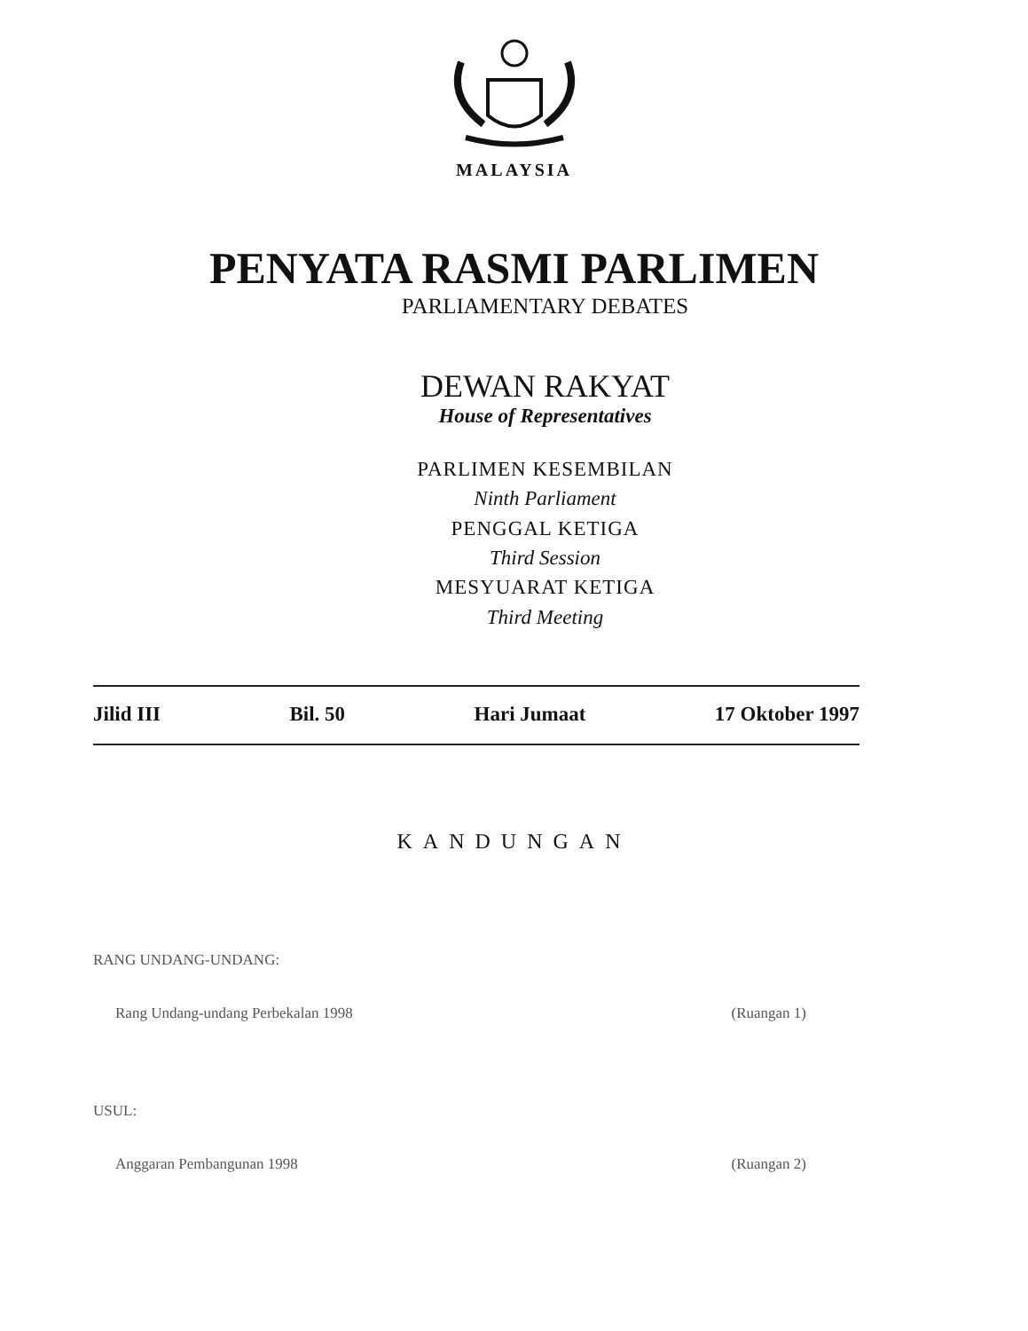MALAYSIA
PENYATA RASMI PARLIMEN
PARLIAMENTARY DEBATES
DEWAN RAKYAT
House of Representatives
PARLIMEN KESEMBILAN
Ninth Parliament
PENGGAL KETIGA
Third Session
MESYUARAT KETIGA
Third Meeting
Jilid III Bil. 50 Hari Jumaat 17 Oktober 1997
KANDUNGAN
RANG UNDANG-UNDANG:
Rang Undang-undang Perbekalan 1998 (Ruangan 1)
USUL:
Anggaran Pembangunan 1998 (Ruangan 2)